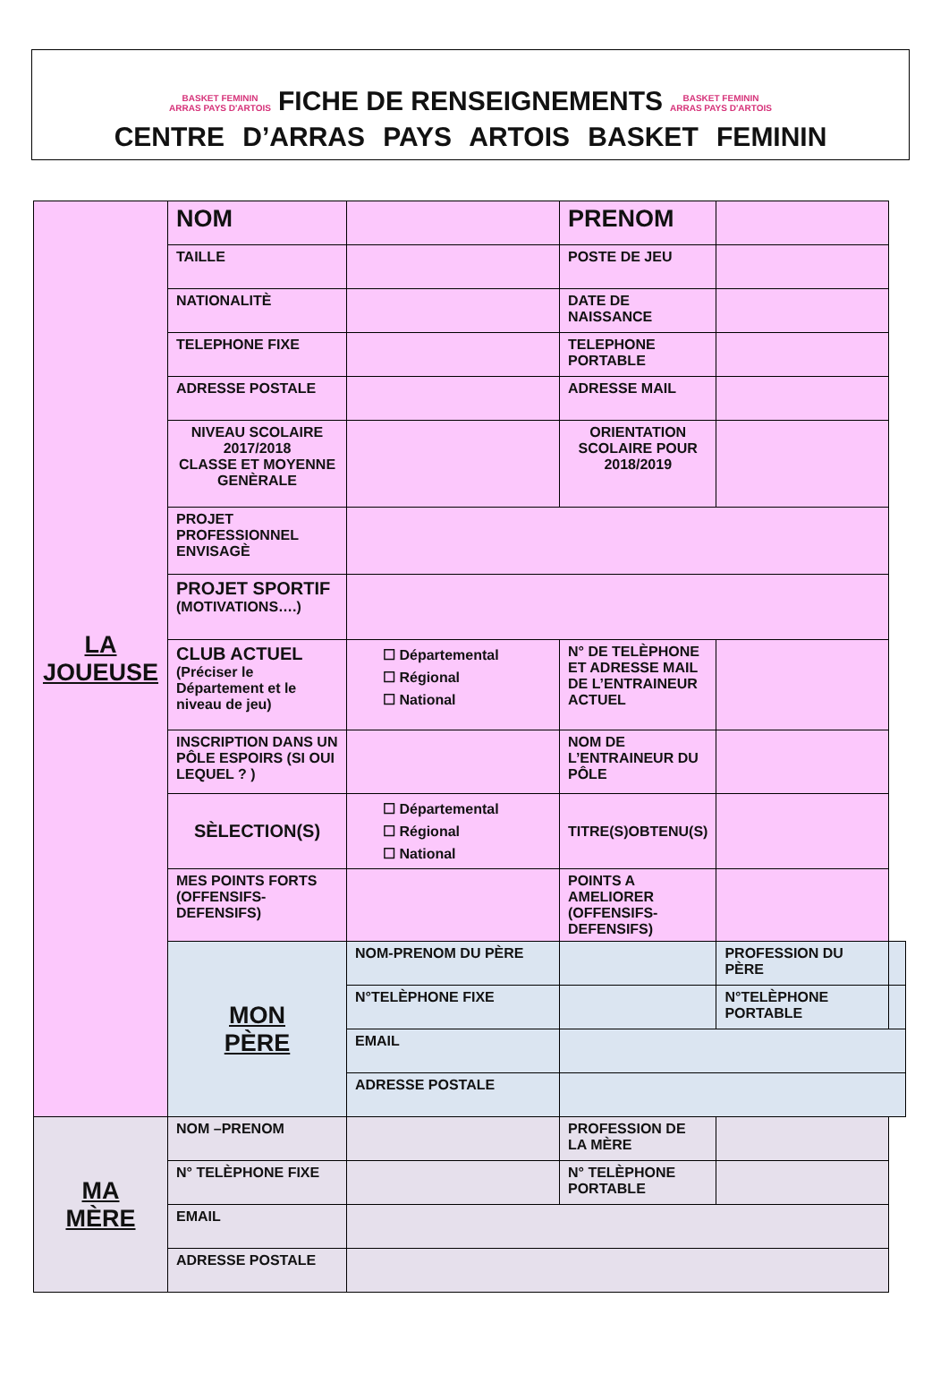BASKET FEMININ
ARRAS PAYS D'ARTOIS FICHE DE RENSEIGNEMENTS BASKET FEMININ
ARRAS PAYS D'ARTOIS
CENTRE D’ARRAS PAYS ARTOIS BASKET FEMININ
| LA JOUEUSE | NOM | | PRENOM | | |
| | TAILLE | | POSTE DE JEU | | |
| | NATIONALITÈ | | DATE DE NAISSANCE | | |
| | TELEPHONE FIXE | | TELEPHONE PORTABLE | | |
| | ADRESSE POSTALE | | ADRESSE MAIL | | |
| | NIVEAU SCOLAIRE 2017/2018 CLASSE ET MOYENNE GENÈRALE | | ORIENTATION SCOLAIRE POUR 2018/2019 | | |
| | PROJET PROFESSIONNEL ENVISAGÈ | | | | |
| | PROJET SPORTIF (MOTIVATIONS….) | | | | |
| | CLUB ACTUEL (Préciser le Département et le niveau de jeu) | ☐ Départemental ☐ Régional ☐ National | N° DE TELÈPHONE ET ADRESSE MAIL DE L’ENTRAINEUR ACTUEL | | |
| | INSCRIPTION DANS UN PÔLE ESPOIRS (SI OUI LEQUEL ? ) | | NOM DE L’ENTRAINEUR DU PÔLE | | |
| | SÈLECTION(S) | ☐ Départemental ☐ Régional ☐ National | TITRE(S)OBTENU(S) | | |
| | MES POINTS FORTS (OFFENSIFS-DEFENSIFS) | | POINTS A AMELIORER (OFFENSIFS-DEFENSIFS) | | |
| | MON PÈRE | NOM-PRENOM DU PÈRE | | PROFESSION DU PÈRE | |
| | | N°TELÈPHONE FIXE | | N°TELÈPHONE PORTABLE | |
| | | EMAIL | | | |
| | | ADRESSE POSTALE | | | |
| MA MÈRE | NOM –PRENOM | | PROFESSION DE LA MÈRE | | |
| | N° TELÈPHONE FIXE | | N° TELÈPHONE PORTABLE | | |
| | EMAIL | | | | |
| | ADRESSE POSTALE | | | | |